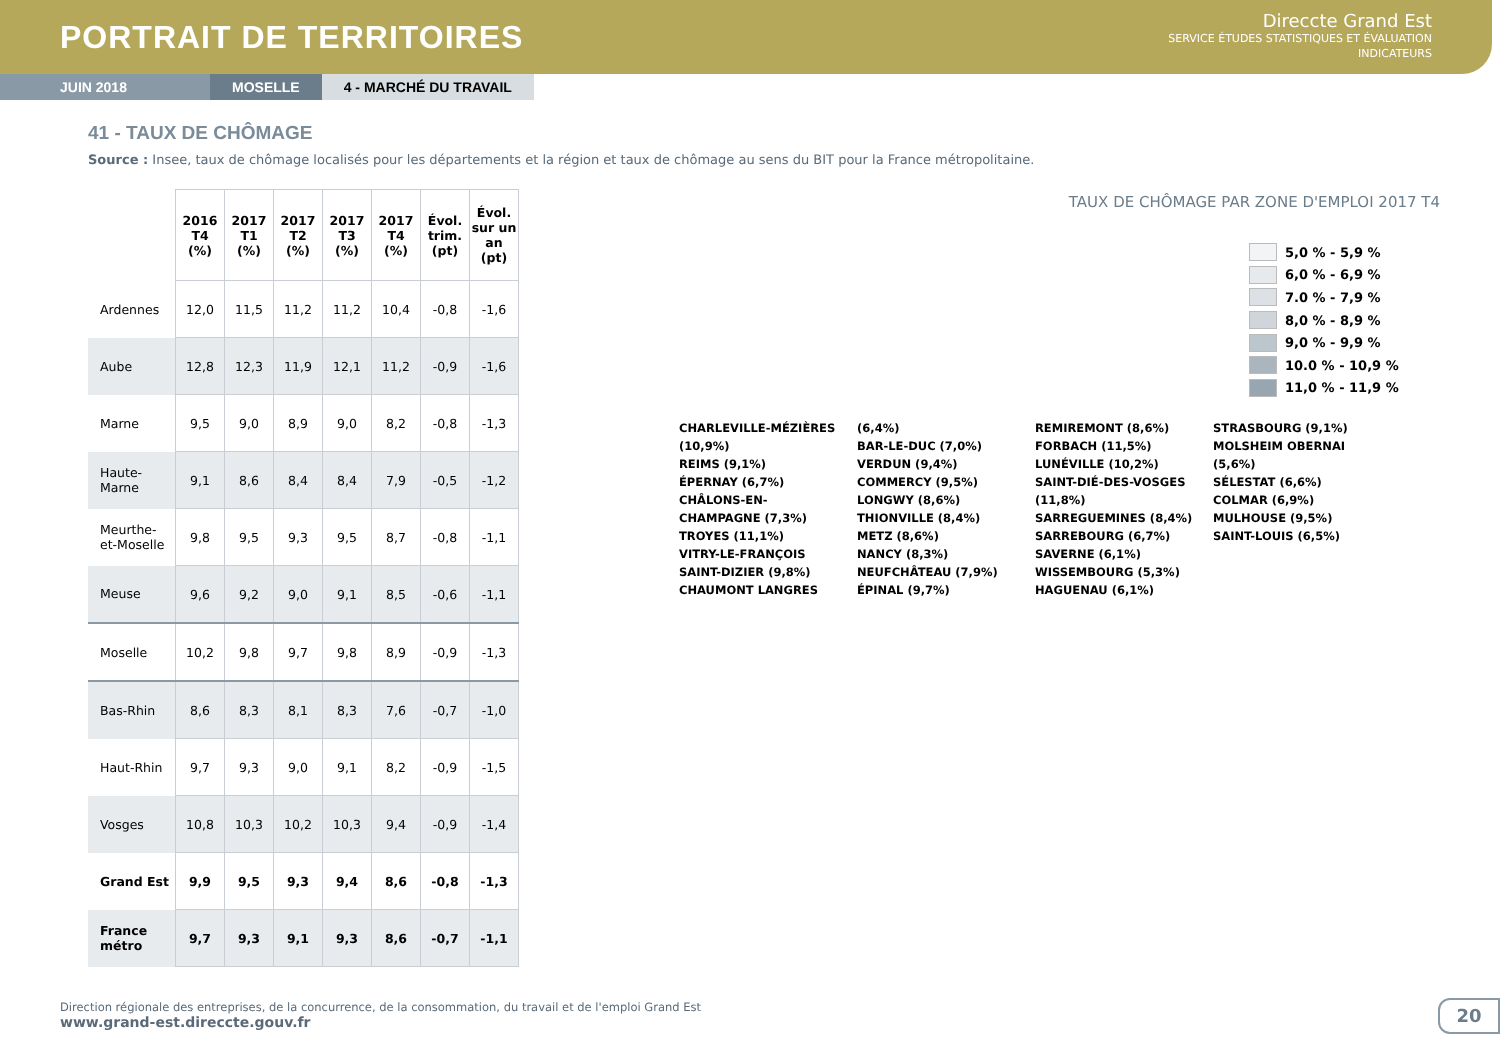PORTRAIT DE TERRITOIRES
Direccte Grand Est
SERVICE ÉTUDES STATISTIQUES ET ÉVALUATION
INDICATEURS
JUIN 2018 MOSELLE 4 - MARCHÉ DU TRAVAIL
41 - TAUX DE CHÔMAGE
Source : Insee, taux de chômage localisés pour les départements et la région et taux de chômage au sens du BIT pour la France métropolitaine.
| | 2016 T4 (%) | 2017 T1 (%) | 2017 T2 (%) | 2017 T3 (%) | 2017 T4 (%) | Évol. trim. (pt) | Évol. sur un an (pt) |
| --- | --- | --- | --- | --- | --- | --- | --- |
| Ardennes | 12,0 | 11,5 | 11,2 | 11,2 | 10,4 | -0,8 | -1,6 |
| Aube | 12,8 | 12,3 | 11,9 | 12,1 | 11,2 | -0,9 | -1,6 |
| Marne | 9,5 | 9,0 | 8,9 | 9,0 | 8,2 | -0,8 | -1,3 |
| Haute- Marne | 9,1 | 8,6 | 8,4 | 8,4 | 7,9 | -0,5 | -1,2 |
| Meurthe- et-Moselle | 9,8 | 9,5 | 9,3 | 9,5 | 8,7 | -0,8 | -1,1 |
| Meuse | 9,6 | 9,2 | 9,0 | 9,1 | 8,5 | -0,6 | -1,1 |
| Moselle | 10,2 | 9,8 | 9,7 | 9,8 | 8,9 | -0,9 | -1,3 |
| Bas-Rhin | 8,6 | 8,3 | 8,1 | 8,3 | 7,6 | -0,7 | -1,0 |
| Haut-Rhin | 9,7 | 9,3 | 9,0 | 9,1 | 8,2 | -0,9 | -1,5 |
| Vosges | 10,8 | 10,3 | 10,2 | 10,3 | 9,4 | -0,9 | -1,4 |
| Grand Est | 9,9 | 9,5 | 9,3 | 9,4 | 8,6 | -0,8 | -1,3 |
| France métro | 9,7 | 9,3 | 9,1 | 9,3 | 8,6 | -0,7 | -1,1 |
TAUX DE CHÔMAGE PAR ZONE D'EMPLOI 2017 T4
5,0 % - 5,9 %
6,0 % - 6,9 %
7.0 % - 7,9 %
8,0 % - 8,9 %
9,0 % - 9,9 %
10.0 % - 10,9 %
11,0 % - 11,9 %
CHARLEVILLE-MÉZIÈRES (10,9%)
REIMS (9,1%)
ÉPERNAY (6,7%)
CHÂLONS-EN-CHAMPAGNE (7,3%)
TROYES (11,1%)
VITRY-LE-FRANÇOIS SAINT-DIZIER (9,8%)
CHAUMONT LANGRES (6,4%)
BAR-LE-DUC (7,0%)
VERDUN (9,4%)
COMMERCY (9,5%)
LONGWY (8,6%)
THIONVILLE (8,4%)
METZ (8,6%)
NANCY (8,3%)
NEUFCHÂTEAU (7,9%)
ÉPINAL (9,7%)
REMIREMONT (8,6%)
FORBACH (11,5%)
LUNÉVILLE (10,2%)
SAINT-DIÉ-DES-VOSGES (11,8%)
SARREGUEMINES (8,4%)
SARREBOURG (6,7%)
SAVERNE (6,1%)
WISSEMBOURG (5,3%)
HAGUENAU (6,1%)
STRASBOURG (9,1%)
MOLSHEIM OBERNAI (5,6%)
SÉLESTAT (6,6%)
COLMAR (6,9%)
MULHOUSE (9,5%)
SAINT-LOUIS (6,5%)
Direction régionale des entreprises, de la concurrence, de la consommation, du travail et de l'emploi Grand Est
www.grand-est.direccte.gouv.fr
20